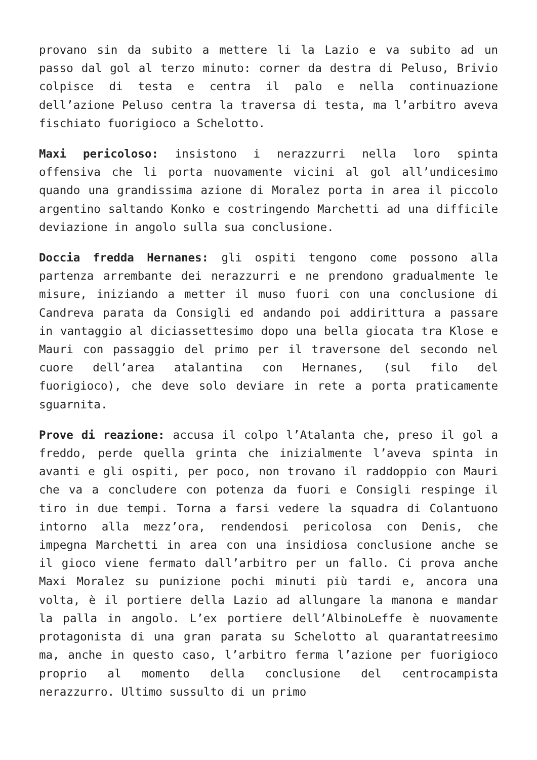provano sin da subito a mettere li la Lazio e va subito ad un passo dal gol al terzo minuto: corner da destra di Peluso, Brivio colpisce di testa e centra il palo e nella continuazione dell’azione Peluso centra la traversa di testa, ma l’arbitro aveva fischiato fuorigioco a Schelotto.
Maxi pericoloso: insistono i nerazzurri nella loro spinta offensiva che li porta nuovamente vicini al gol all’undicesimo quando una grandissima azione di Moralez porta in area il piccolo argentino saltando Konko e costringendo Marchetti ad una difficile deviazione in angolo sulla sua conclusione.
Doccia fredda Hernanes: gli ospiti tengono come possono alla partenza arrembante dei nerazzurri e ne prendono gradualmente le misure, iniziando a metter il muso fuori con una conclusione di Candreva parata da Consigli ed andando poi addirittura a passare in vantaggio al diciassettesimo dopo una bella giocata tra Klose e Mauri con passaggio del primo per il traversone del secondo nel cuore dell’area atalantina con Hernanes, (sul filo del fuorigioco), che deve solo deviare in rete a porta praticamente sguarnita.
Prove di reazione: accusa il colpo l’Atalanta che, preso il gol a freddo, perde quella grinta che inizialmente l’aveva spinta in avanti e gli ospiti, per poco, non trovano il raddoppio con Mauri che va a concludere con potenza da fuori e Consigli respinge il tiro in due tempi. Torna a farsi vedere la squadra di Colantuono intorno alla mezz’ora, rendendosi pericolosa con Denis, che impegna Marchetti in area con una insidiosa conclusione anche se il gioco viene fermato dall’arbitro per un fallo. Ci prova anche Maxi Moralez su punizione pochi minuti più tardi e, ancora una volta, è il portiere della Lazio ad allungare la manona e mandar la palla in angolo. L’ex portiere dell’AlbinoLeffe è nuovamente protagonista di una gran parata su Schelotto al quarantatreesimo ma, anche in questo caso, l’arbitro ferma l’azione per fuorigioco proprio al momento della conclusione del centrocampista nerazzurro. Ultimo sussulto di un primo